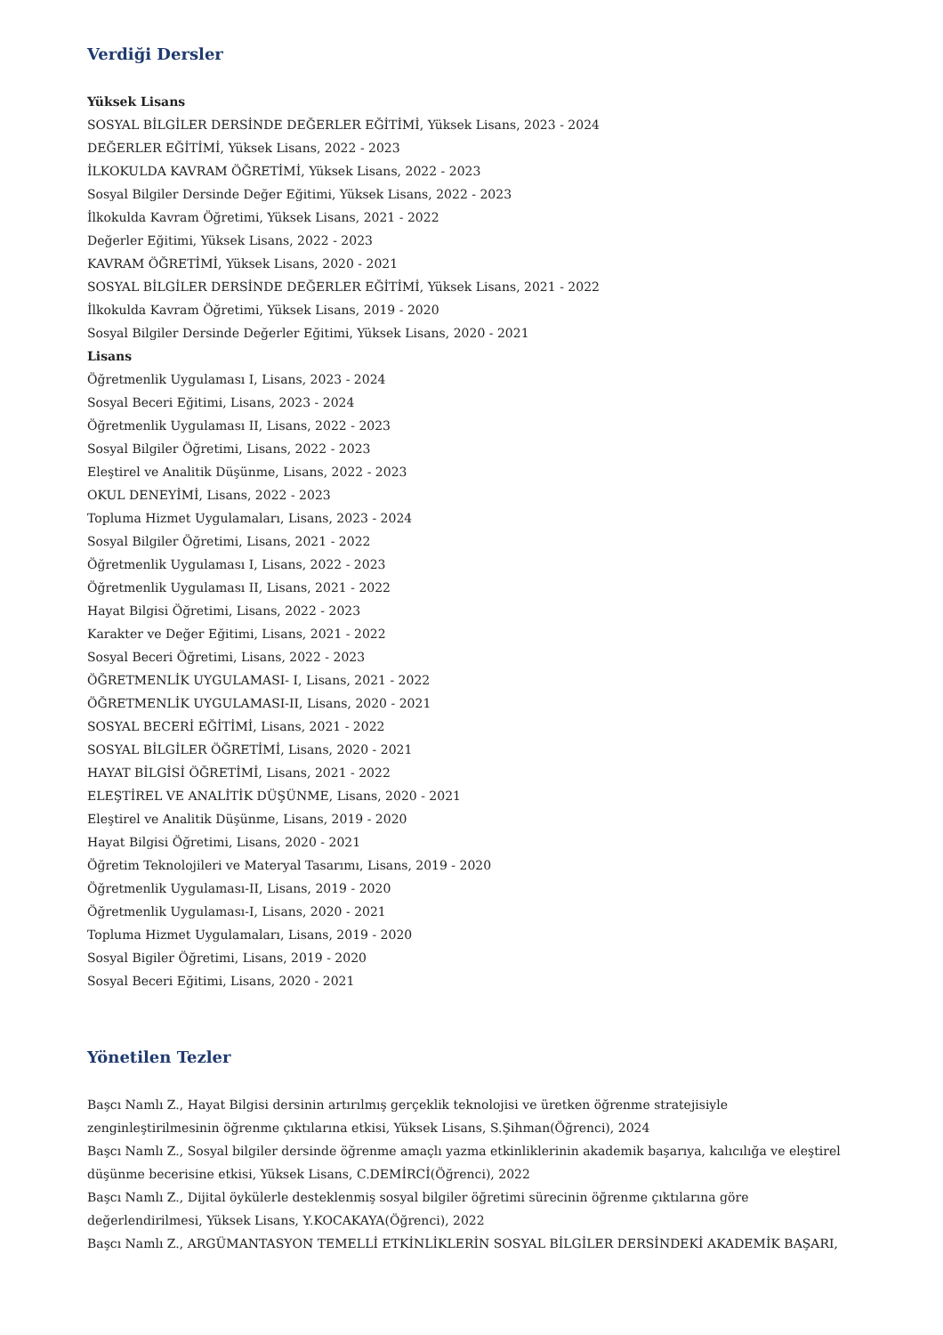Verdiği Dersler
Yüksek Lisans
SOSYAL BİLGİLER DERSİNDE DEĞERLER EĞİTİMİ, Yüksek Lisans, 2023 - 2024
DEĞERLER EĞİTİMİ, Yüksek Lisans, 2022 - 2023
İLKOKULDA KAVRAM ÖĞRETİMİ, Yüksek Lisans, 2022 - 2023
Sosyal Bilgiler Dersinde Değer Eğitimi, Yüksek Lisans, 2022 - 2023
İlkokulda Kavram Öğretimi, Yüksek Lisans, 2021 - 2022
Değerler Eğitimi, Yüksek Lisans, 2022 - 2023
KAVRAM ÖĞRETİMİ, Yüksek Lisans, 2020 - 2021
SOSYAL BİLGİLER DERSİNDE DEĞERLER EĞİTİMİ, Yüksek Lisans, 2021 - 2022
İlkokulda Kavram Öğretimi, Yüksek Lisans, 2019 - 2020
Sosyal Bilgiler Dersinde Değerler Eğitimi, Yüksek Lisans, 2020 - 2021
Lisans
Öğretmenlik Uygulaması I, Lisans, 2023 - 2024
Sosyal Beceri Eğitimi, Lisans, 2023 - 2024
Öğretmenlik Uygulaması II, Lisans, 2022 - 2023
Sosyal Bilgiler Öğretimi, Lisans, 2022 - 2023
Eleştirel ve Analitik Düşünme, Lisans, 2022 - 2023
OKUL DENEYİMİ, Lisans, 2022 - 2023
Topluma Hizmet Uygulamaları, Lisans, 2023 - 2024
Sosyal Bilgiler Öğretimi, Lisans, 2021 - 2022
Öğretmenlik Uygulaması I, Lisans, 2022 - 2023
Öğretmenlik Uygulaması II, Lisans, 2021 - 2022
Hayat Bilgisi Öğretimi, Lisans, 2022 - 2023
Karakter ve Değer Eğitimi, Lisans, 2021 - 2022
Sosyal Beceri Öğretimi, Lisans, 2022 - 2023
ÖĞRETMENLİK UYGULAMASI- I, Lisans, 2021 - 2022
ÖĞRETMENLİK UYGULAMASI-II, Lisans, 2020 - 2021
SOSYAL BECERİ EĞİTİMİ, Lisans, 2021 - 2022
SOSYAL BİLGİLER ÖĞRETİMİ, Lisans, 2020 - 2021
HAYAT BİLGİSİ ÖĞRETİMİ, Lisans, 2021 - 2022
ELEŞTİREL VE ANALİTİK DÜŞÜNME, Lisans, 2020 - 2021
Eleştirel ve Analitik Düşünme, Lisans, 2019 - 2020
Hayat Bilgisi Öğretimi, Lisans, 2020 - 2021
Öğretim Teknolojileri ve Materyal Tasarımı, Lisans, 2019 - 2020
Öğretmenlik Uygulaması-II, Lisans, 2019 - 2020
Öğretmenlik Uygulaması-I, Lisans, 2020 - 2021
Topluma Hizmet Uygulamaları, Lisans, 2019 - 2020
Sosyal Bigiler Öğretimi, Lisans, 2019 - 2020
Sosyal Beceri Eğitimi, Lisans, 2020 - 2021
Yönetilen Tezler
Başcı Namlı Z., Hayat Bilgisi dersinin artırılmış gerçeklik teknolojisi ve üretken öğrenme stratejisiyle zenginleştirilmesinin öğrenme çıktılarına etkisi, Yüksek Lisans, S.Şihman(Öğrenci), 2024
Başcı Namlı Z., Sosyal bilgiler dersinde öğrenme amaçlı yazma etkinliklerinin akademik başarıya, kalıcılığa ve eleştirel düşünme becerisine etkisi, Yüksek Lisans, C.DEMİRCİ(Öğrenci), 2022
Başcı Namlı Z., Dijital öykülerle desteklenmiş sosyal bilgiler öğretimi sürecinin öğrenme çıktılarına göre değerlendirilmesi, Yüksek Lisans, Y.KOCAKAYA(Öğrenci), 2022
Başcı Namlı Z., ARGÜMANTASYON TEMELLİ ETKİNLİKLERİN SOSYAL BİLGİLER DERSİNDEKİ AKADEMİK BAŞARI,